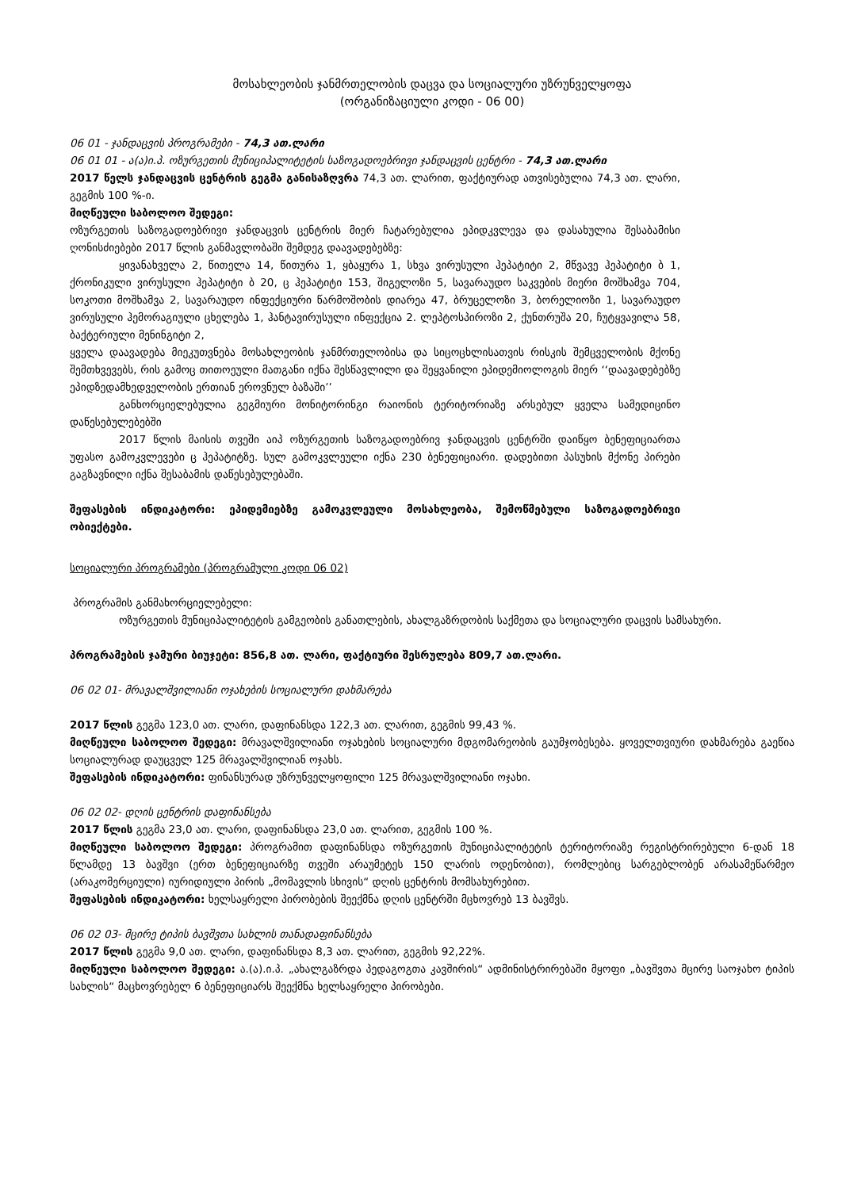მოსახლეობის ჯანმრთელობის დაცვა და სოციალური უზრუნველყოფა
(ორგანიზაციული კოდი - 06 00)
06 01 - ჯანდაცვის პროგრამები - 74,3 ათ.ლარი
06 01 01 - ა(ა)ი.პ. ოზურგეთის მუნიციპალიტეტის საზოგადოებრივი ჯანდაცვის ცენტრი - 74,3 ათ.ლარი
2017 წელს ჯანდაცვის ცენტრის გეგმა განისაზღვრა 74,3 ათ. ლარით, ფაქტიურად ათვისებულია 74,3 ათ. ლარი, გეგმის 100 %-ი.
მიღწეული საბოლოო შედეგი:
ოზურგეთის საზოგადოებრივი ჯანდაცვის ცენტრის მიერ ჩატარებულია ეპიდკვლევა და დასახულია შესაბამისი ღონისძიებები 2017 წლის განმავლობაში შემდეგ დაავადებებზე:
ყივანახველა 2, წითელა 14, წითურა 1, ყბაყურა 1, სხვა ვირუსული ჰეპატიტი 2, მწვავე ჰეპატიტი ბ 1, ქრონიკული ვირუსული ჰეპატიტი ბ 20, ც ჰეპატიტი 153, შიგელოზი 5, სავარაუდო საკვების მიერი მოშხამვა 704, სოკოთი მოშხამვა 2, სავარაუდო ინფექციური წარმოშობის დიარეა 47, ბრუცელოზი 3, ბორელიოზი 1, სავარაუდო ვირუსული ჰემორაგიული ცხელება 1, ჰანტავირუსული ინფექცია 2. ლეპტოსპიროზი 2, ქუნთრუშა 20, ჩუტყვავილა 58, ბაქტერიული მენინგიტი 2,
ყველა დაავადება მიეკუთვნება მოსახლეობის ჯანმრთელობისა და სიცოცხლისათვის რისკის შემცველობის მქონე შემთხვევებს, რის გამოც თითოეული მათგანი იქნა შესწავლილი და შეყვანილი ეპიდემიოლოგის მიერ ‘‘დაავადებებზე ეპიდზედამხედველობის ერთიან ეროვნულ ბაზაში’’
განხორციელებულია გეგმიური მონიტორინგი რაიონის ტერიტორიაზე არსებულ ყველა სამედიცინო დაწესებულებებში
2017 წლის მაისის თვეში აიპ ოზურგეთის საზოგადოებრივ ჯანდაცვის ცენტრში დაიწყო ბენეფიციართა უფასო გამოკვლევები ც ჰეპატიტზე. სულ გამოკვლეული იქნა 230 ბენეფიციარი. დადებითი პასუხის მქონე პირები გაგზავნილი იქნა შესაბამის დაწესებულებაში.
შეფასების ინდიკატორი: ეპიდემიებზე გამოკვლეული მოსახლეობა, შემოწმებული საზოგადოებრივი ობიექტები.
სოციალური პროგრამები (პროგრამული კოდი 06 02)
პროგრამის განმახორციელებელი:
ოზურგეთის მუნიციპალიტეტის გამგეობის განათლების, ახალგაზრდობის საქმეთა და სოციალური დაცვის სამსახური.
პროგრამების ჯამური ბიუჯეტი: 856,8 ათ. ლარი, ფაქტიური შესრულება 809,7 ათ.ლარი.
06 02 01- მრავალშვილიანი ოჯახების სოციალური დახმარება
2017 წლის გეგმა 123,0 ათ. ლარი, დაფინანსდა 122,3 ათ. ლარით, გეგმის 99,43 %.
მიღწეული საბოლოო შედეგი: მრავალშვილიანი ოჯახების სოციალური მდგომარეობის გაუმჯობესება. ყოველთვიური დახმარება გაეწია სოციალურად დაუცველ 125 მრავალშვილიან ოჯახს.
შეფასების ინდიკატორი: ფინანსურად უზრუნველყოფილი 125 მრავალშვილიანი ოჯახი.
06 02 02- დღის ცენტრის დაფინანსება
2017 წლის გეგმა 23,0 ათ. ლარი, დაფინანსდა 23,0 ათ. ლარით, გეგმის 100 %.
მიღწეული საბოლოო შედეგი: პროგრამით დაფინანსდა ოზურგეთის მუნიციპალიტეტის ტერიტორიაზე რეგისტრირებული 6-დან 18 წლამდე 13 ბავშვი (ერთ ბენეფიციარზე თვეში არაუმეტეს 150 ლარის ოდენობით), რომლებიც სარგებლობენ არასამეწარმეო (არაკომერციული) იურიდიული პირის „მომავლის სხივის“ დღის ცენტრის მომსახურებით.
შეფასების ინდიკატორი: ხელსაყრელი პირობების შეექმნა დღის ცენტრში მცხოვრებ 13 ბავშვს.
06 02 03- მცირე ტიპის ბავშვთა სახლის თანადაფინანსება
2017 წლის გეგმა 9,0 ათ. ლარი, დაფინანსდა 8,3 ათ. ლარით, გეგმის 92,22%.
მიღწეული საბოლოო შედეგი: ა.(ა).ი.პ. „ახალგაზრდა პედაგოგთა კავშირის“ ადმინისტრირებაში მყოფი „ბავშვთა მცირე საოჯახო ტიპის სახლის“ მაცხოვრებელ 6 ბენეფიციარს შეექმნა ხელსაყრელი პირობები.